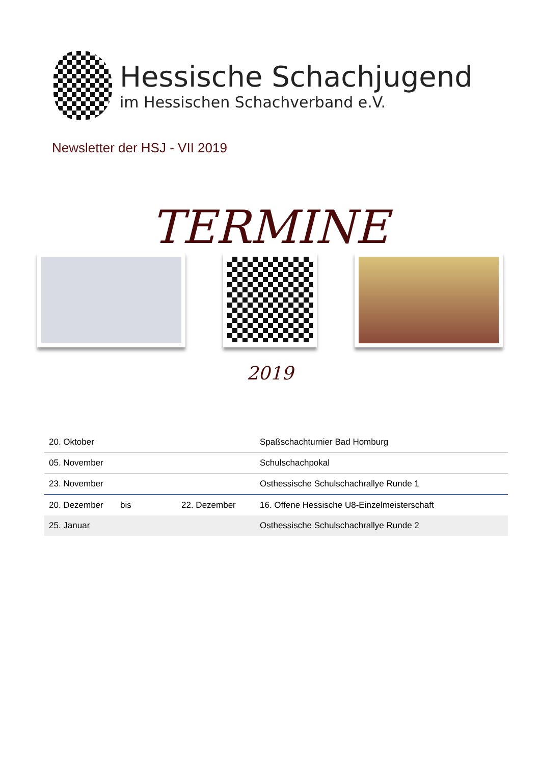Hessische Schachjugend
im Hessischen Schachverband e.V.
Newsletter der HSJ - VII 2019
TERMINE
2019
| 20. Oktober | | | Spaßschachturnier Bad Homburg |
| 05. November | | | Schulschachpokal |
| 23. November | | | Osthessische Schulschachrallye Runde 1 |
| 20. Dezember | bis | 22. Dezember | 16. Offene Hessische U8-Einzelmeisterschaft |
| 25. Januar | | | Osthessische Schulschachrallye Runde 2 |